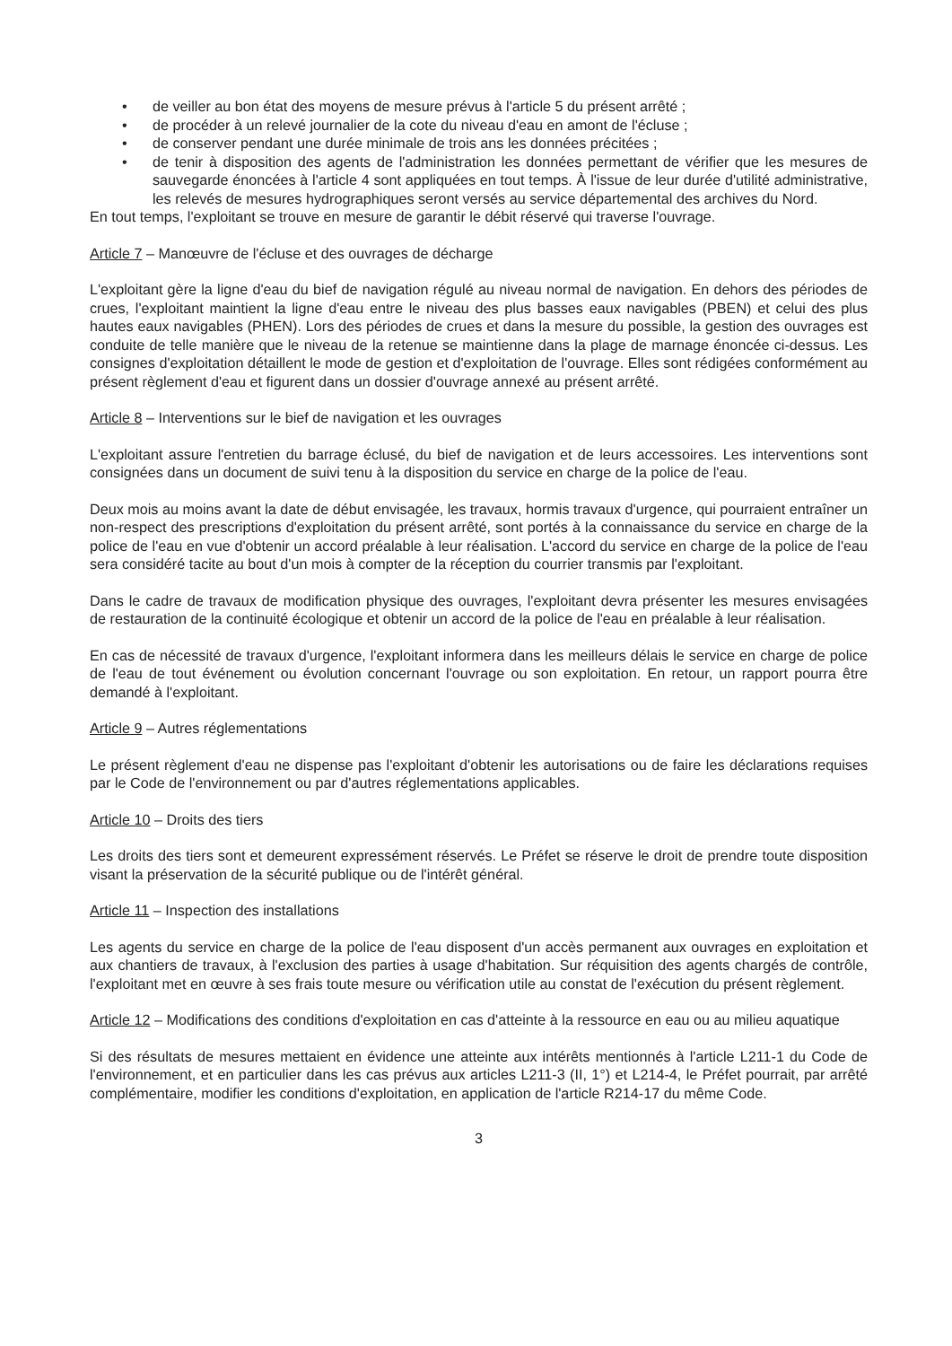• de veiller au bon état des moyens de mesure prévus à l'article 5 du présent arrêté ;
• de procéder à un relevé journalier de la cote du niveau d'eau en amont de l'écluse ;
• de conserver pendant une durée minimale de trois ans les données précitées ;
• de tenir à disposition des agents de l'administration les données permettant de vérifier que les mesures de sauvegarde énoncées à l'article 4 sont appliquées en tout temps. À l'issue de leur durée d'utilité administrative, les relevés de mesures hydrographiques seront versés au service départemental des archives du Nord.
En tout temps, l'exploitant se trouve en mesure de garantir le débit réservé qui traverse l'ouvrage.
Article 7 – Manœuvre de l'écluse et des ouvrages de décharge
L'exploitant gère la ligne d'eau du bief de navigation régulé au niveau normal de navigation. En dehors des périodes de crues, l'exploitant maintient la ligne d'eau entre le niveau des plus basses eaux navigables (PBEN) et celui des plus hautes eaux navigables (PHEN). Lors des périodes de crues et dans la mesure du possible, la gestion des ouvrages est conduite de telle manière que le niveau de la retenue se maintienne dans la plage de marnage énoncée ci-dessus. Les consignes d'exploitation détaillent le mode de gestion et d'exploitation de l'ouvrage. Elles sont rédigées conformément au présent règlement d'eau et figurent dans un dossier d'ouvrage annexé au présent arrêté.
Article 8 – Interventions sur le bief de navigation et les ouvrages
L'exploitant assure l'entretien du barrage éclusé, du bief de navigation et de leurs accessoires. Les interventions sont consignées dans un document de suivi tenu à la disposition du service en charge de la police de l'eau.
Deux mois au moins avant la date de début envisagée, les travaux, hormis travaux d'urgence, qui pourraient entraîner un non-respect des prescriptions d'exploitation du présent arrêté, sont portés à la connaissance du service en charge de la police de l'eau en vue d'obtenir un accord préalable à leur réalisation. L'accord du service en charge de la police de l'eau sera considéré tacite au bout d'un mois à compter de la réception du courrier transmis par l'exploitant.
Dans le cadre de travaux de modification physique des ouvrages, l'exploitant devra présenter les mesures envisagées de restauration de la continuité écologique et obtenir un accord de la police de l'eau en préalable à leur réalisation.
En cas de nécessité de travaux d'urgence, l'exploitant informera dans les meilleurs délais le service en charge de police de l'eau de tout événement ou évolution concernant l'ouvrage ou son exploitation. En retour, un rapport pourra être demandé à l'exploitant.
Article 9 – Autres réglementations
Le présent règlement d'eau ne dispense pas l'exploitant d'obtenir les autorisations ou de faire les déclarations requises par le Code de l'environnement ou par d'autres réglementations applicables.
Article 10 – Droits des tiers
Les droits des tiers sont et demeurent expressément réservés. Le Préfet se réserve le droit de prendre toute disposition visant la préservation de la sécurité publique ou de l'intérêt général.
Article 11 – Inspection des installations
Les agents du service en charge de la police de l'eau disposent d'un accès permanent aux ouvrages en exploitation et aux chantiers de travaux, à l'exclusion des parties à usage d'habitation. Sur réquisition des agents chargés de contrôle, l'exploitant met en œuvre à ses frais toute mesure ou vérification utile au constat de l'exécution du présent règlement.
Article 12 – Modifications des conditions d'exploitation en cas d'atteinte à la ressource en eau ou au milieu aquatique
Si des résultats de mesures mettaient en évidence une atteinte aux intérêts mentionnés à l'article L211-1 du Code de l'environnement, et en particulier dans les cas prévus aux articles L211-3 (II, 1°) et L214-4, le Préfet pourrait, par arrêté complémentaire, modifier les conditions d'exploitation, en application de l'article R214-17 du même Code.
3